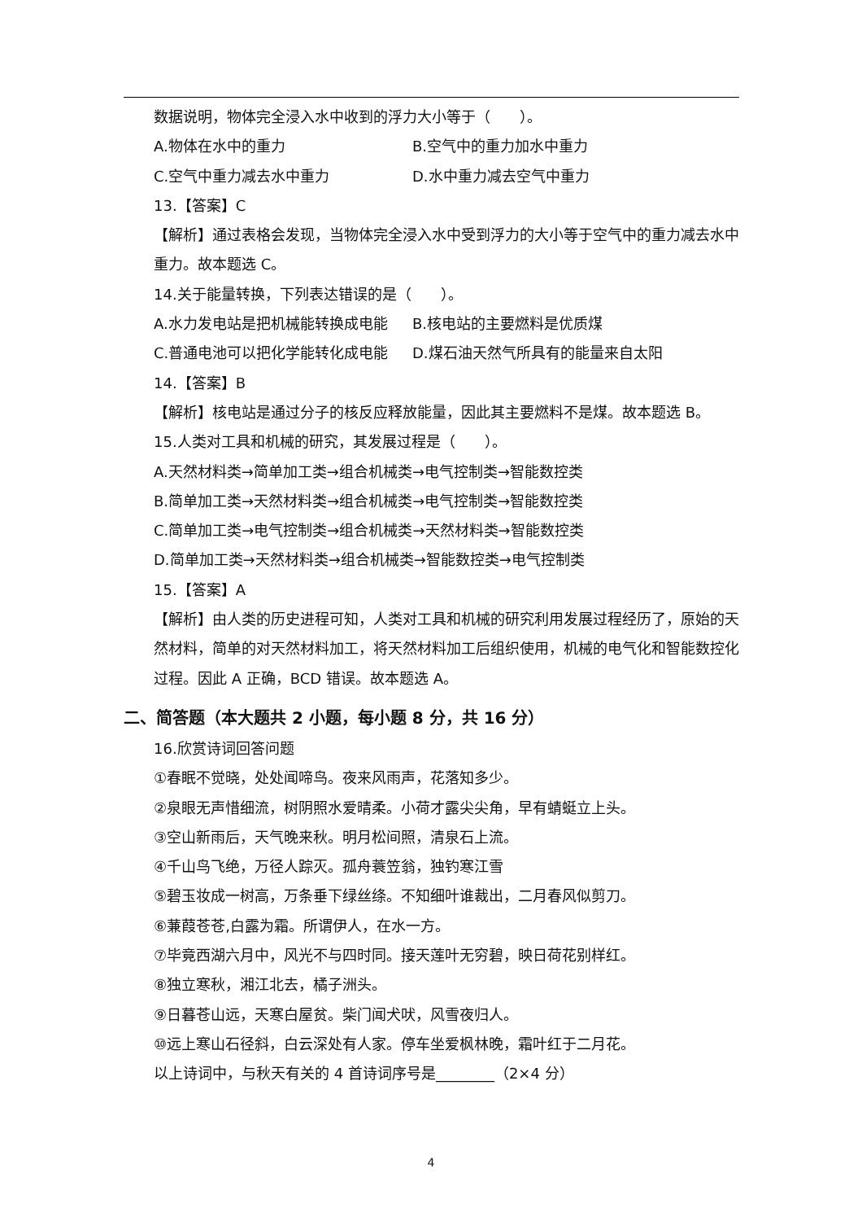数据说明，物体完全浸入水中收到的浮力大小等于（　　）。
A.物体在水中的重力 B.空气中的重力加水中重力
C.空气中重力减去水中重力 D.水中重力减去空气中重力
13.【答案】C
【解析】通过表格会发现，当物体完全浸入水中受到浮力的大小等于空气中的重力减去水中重力。故本题选 C。
14.关于能量转换，下列表达错误的是（　　）。
A.水力发电站是把机械能转换成电能 B.核电站的主要燃料是优质煤
C.普通电池可以把化学能转化成电能 D.煤石油天然气所具有的能量来自太阳
14.【答案】B
【解析】核电站是通过分子的核反应释放能量，因此其主要燃料不是煤。故本题选 B。
15.人类对工具和机械的研究，其发展过程是（　　）。
A.天然材料类→简单加工类→组合机械类→电气控制类→智能数控类
B.简单加工类→天然材料类→组合机械类→电气控制类→智能数控类
C.简单加工类→电气控制类→组合机械类→天然材料类→智能数控类
D.简单加工类→天然材料类→组合机械类→智能数控类→电气控制类
15.【答案】A
【解析】由人类的历史进程可知，人类对工具和机械的研究利用发展过程经历了，原始的天然材料，简单的对天然材料加工，将天然材料加工后组织使用，机械的电气化和智能数控化过程。因此 A 正确，BCD 错误。故本题选 A。
二、简答题（本大题共 2 小题，每小题 8 分，共 16 分）
16.欣赏诗词回答问题
①春眠不觉晓，处处闻啼鸟。夜来风雨声，花落知多少。
②泉眼无声惜细流，树阴照水爱晴柔。小荷才露尖尖角，早有蜻蜓立上头。
③空山新雨后，天气晚来秋。明月松间照，清泉石上流。
④千山鸟飞绝，万径人踪灭。孤舟蓑笠翁，独钓寒江雪
⑤碧玉妆成一树高，万条垂下绿丝绦。不知细叶谁裁出，二月春风似剪刀。
⑥蒹葭苍苍,白露为霜。所谓伊人，在水一方。
⑦毕竟西湖六月中，风光不与四时同。接天莲叶无穷碧，映日荷花别样红。
⑧独立寒秋，湘江北去，橘子洲头。
⑨日暮苍山远，天寒白屋贫。柴门闻犬吠，风雪夜归人。
⑩远上寒山石径斜，白云深处有人家。停车坐爱枫林晚，霜叶红于二月花。
以上诗词中，与秋天有关的 4 首诗词序号是________（2×4 分）
4